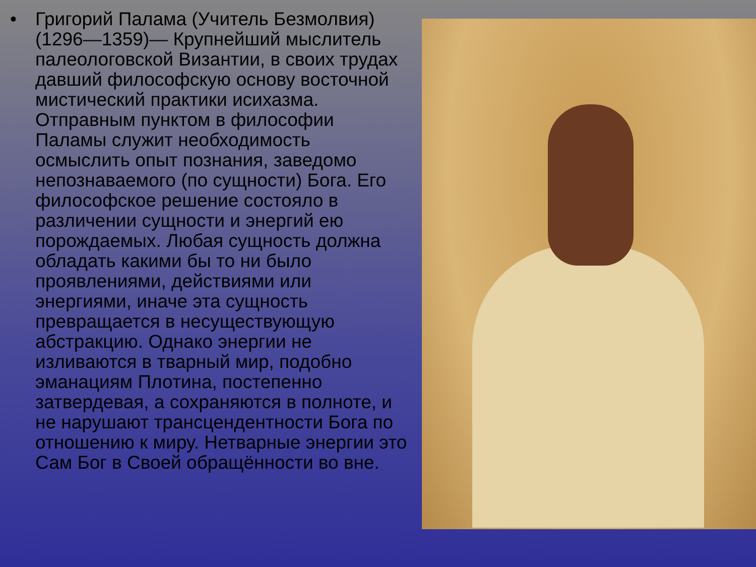• Григорий Палама (Учитель Безмолвия)(1296—1359)— Крупнейший мыслитель палеологовской Византии, в своих трудах давший философскую основу восточной мистический практики исихазма. Отправным пунктом в философии Паламы служит необходимость осмыслить опыт познания, заведомо непознаваемого (по сущности) Бога. Его философское решение состояло в различении сущности и энергий ею порождаемых. Любая сущность должна обладать какими бы то ни было проявлениями, действиями или энергиями, иначе эта сущность превращается в несуществующую абстракцию. Однако энергии не изливаются в тварный мир, подобно эманациям Плотина, постепенно затвердевая, а сохраняются в полноте, и не нарушают трансцендентности Бога по отношению к миру. Нетварные энергии это Сам Бог в Своей обращённости во вне.